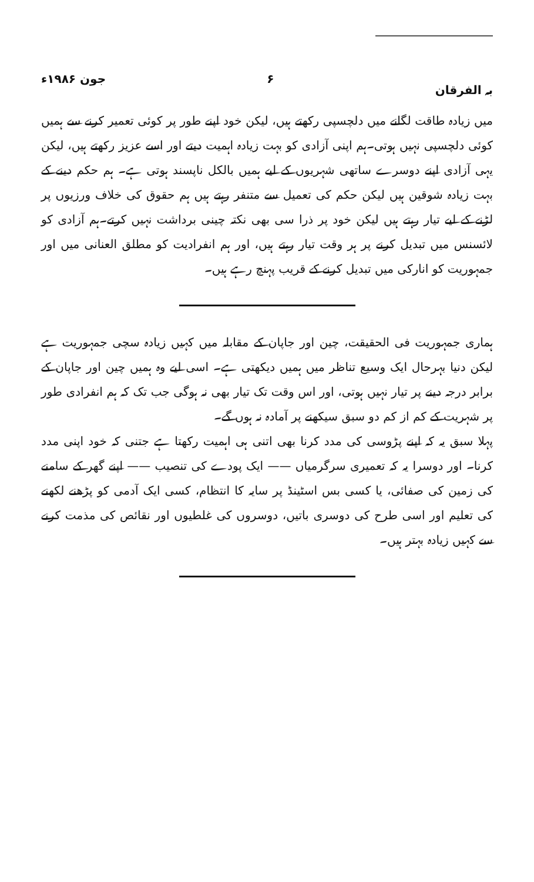بہ الفرقان ۶ جون ۱۹۸۶ء
میں زیادہ طاقت لگانے میں دلچسپی رکھتے ہیں، لیکن خود اپنے طور پر کوئی تعمیر کرنے سے ہمیں کوئی دلچسپی نہیں ہوتی۔ہم اپنی آزادی کو بہت زیادہ اہمیت دیتے اور اسے عزیز رکھتے ہیں، لیکن یہی آزادی اپنے دوسرے ساتھی شہریوں کے لیے ہمیں بالکل ناپسند ہوتی ہے۔ ہم حکم دینے کے بہت زیادہ شوقین ہیں لیکن حکم کی تعمیل سے متنفر رہتے ہیں ہم حقوق کی خلاف ورزیوں پر لڑنے کے لیے تیار رہتے ہیں لیکن خود پر ذرا سی بھی نکتہ چینی برداشت نہیں کرتے۔ہم آزادی کو لائسنس میں تبدیل کرنے پر ہر وقت تیار رہتے ہیں، اور ہم انفرادیت کو مطلق العنانی میں اور جمہوریت کو انارکی میں تبدیل کرنے کے قریب پہنچ رہے ہیں۔
ہماری جمہوریت فی الحقیقت، چین اور جاپان کے مقابلہ میں کہیں زیادہ سچی جمہوریت ہے لیکن دنیا بہرحال ایک وسیع تناظر میں ہمیں دیکھتی ہے۔ اسی لیے وہ ہمیں چین اور جاپان کے برابر درجہ دینے پر تیار نہیں ہوتی، اور اس وقت تک تیار بھی نہ ہوگی جب تک کہ ہم انفرادی طور پر شہریت کے کم از کم دو سبق سیکھنے پر آمادہ نہ ہوں گے۔
پہلا سبق یہ کہ اپنے پڑوسی کی مدد کرنا بھی اتنی ہی اہمیت رکھتا ہے جتنی کہ خود اپنی مدد کرنا۔ اور دوسرا یہ کہ تعمیری سرگرمیاں —— ایک پودے کی تنصیب —— اپنے گھر کے سامنے کی زمین کی صفائی، یا کسی بس اسٹینڈ پر سایہ کا انتظام، کسی ایک آدمی کو پڑھنے لکھنے کی تعلیم اور اسی طرح کی دوسری باتیں، دوسروں کی غلطیوں اور نقائص کی مذمت کرنے سے کہیں زیادہ بہتر ہیں۔